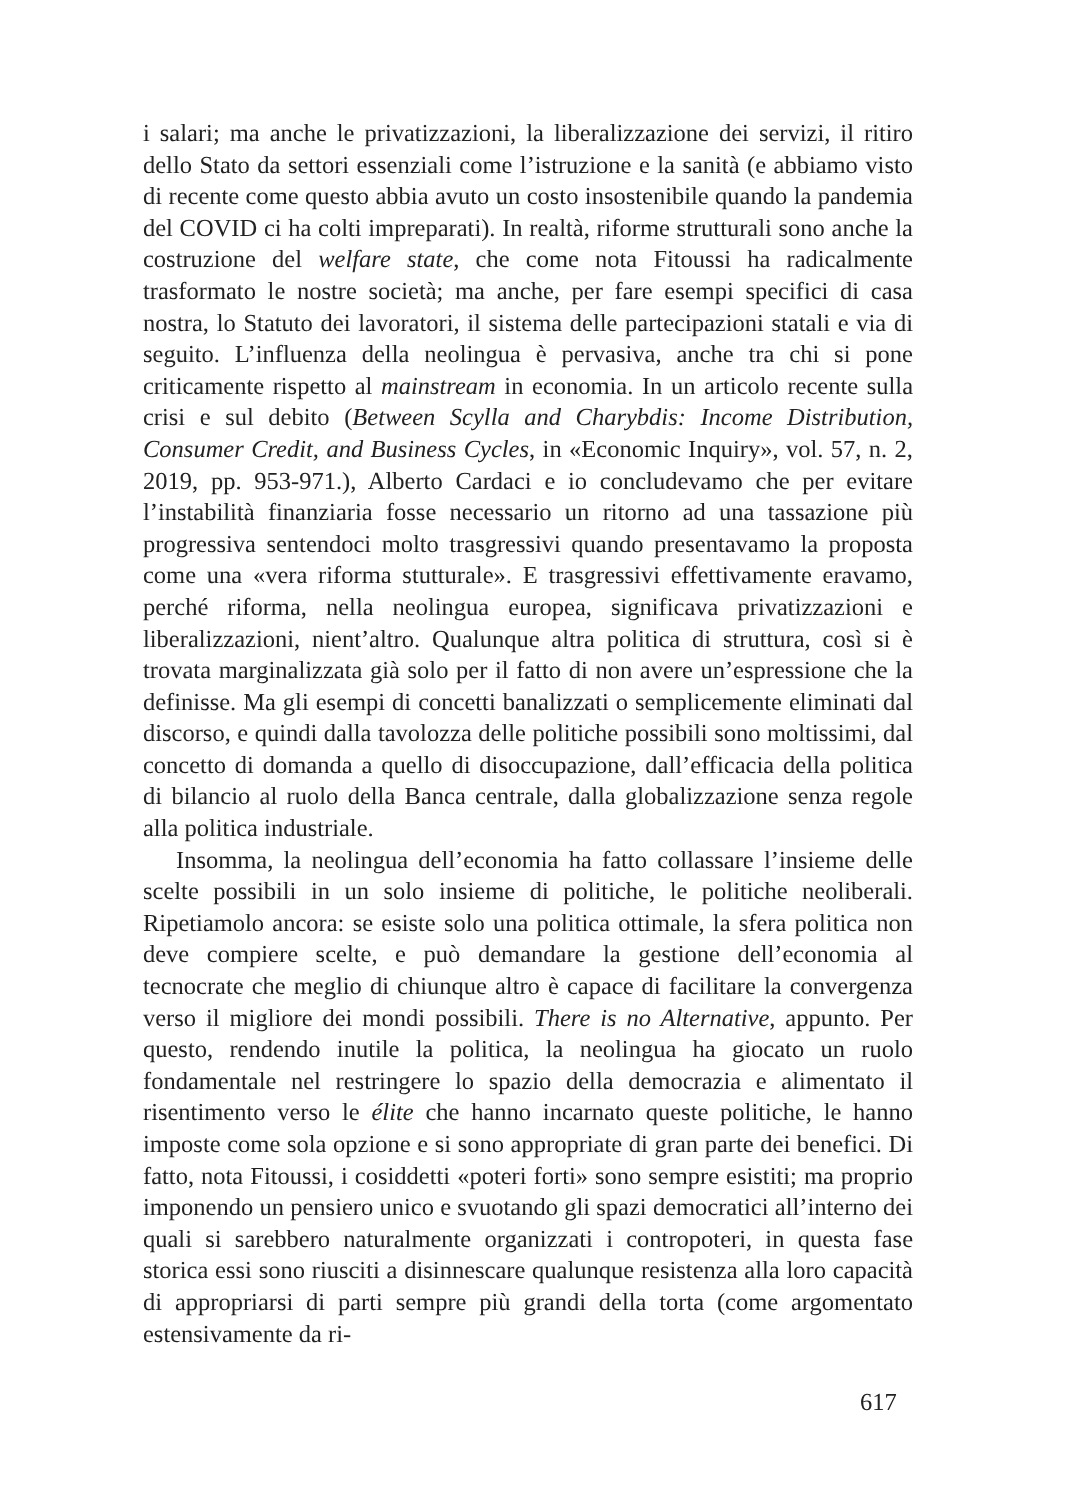i salari; ma anche le privatizzazioni, la liberalizzazione dei servizi, il ritiro dello Stato da settori essenziali come l’istruzione e la sanità (e abbiamo visto di recente come questo abbia avuto un costo insostenibile quando la pandemia del COVID ci ha colti impreparati). In realtà, riforme strutturali sono anche la costruzione del welfare state, che come nota Fitoussi ha radicalmente trasformato le nostre società; ma anche, per fare esempi specifici di casa nostra, lo Statuto dei lavoratori, il sistema delle partecipazioni statali e via di seguito. L’influenza della neolingua è pervasiva, anche tra chi si pone criticamente rispetto al mainstream in economia. In un articolo recente sulla crisi e sul debito (Between Scylla and Charybdis: Income Distribution, Consumer Credit, and Business Cycles, in «Economic Inquiry», vol. 57, n. 2, 2019, pp. 953-971.), Alberto Cardaci e io concludevamo che per evitare l’instabilità finanziaria fosse necessario un ritorno ad una tassazione più progressiva sentendoci molto trasgressivi quando presentavamo la proposta come una «vera riforma stutturale». E trasgressivi effettivamente eravamo, perché riforma, nella neolingua europea, significava privatizzazioni e liberalizzazioni, nient’altro. Qualunque altra politica di struttura, così si è trovata marginalizzata già solo per il fatto di non avere un’espressione che la definisse. Ma gli esempi di concetti banalizzati o semplicemente eliminati dal discorso, e quindi dalla tavolozza delle politiche possibili sono moltissimi, dal concetto di domanda a quello di disoccupazione, dall’efficacia della politica di bilancio al ruolo della Banca centrale, dalla globalizzazione senza regole alla politica industriale.
Insomma, la neolingua dell’economia ha fatto collassare l’insieme delle scelte possibili in un solo insieme di politiche, le politiche neoliberali. Ripetiamolo ancora: se esiste solo una politica ottimale, la sfera politica non deve compiere scelte, e può demandare la gestione dell’economia al tecnocrate che meglio di chiunque altro è capace di facilitare la convergenza verso il migliore dei mondi possibili. There is no Alternative, appunto. Per questo, rendendo inutile la politica, la neolingua ha giocato un ruolo fondamentale nel restringere lo spazio della democrazia e alimentato il risentimento verso le élite che hanno incarnato queste politiche, le hanno imposte come sola opzione e si sono appropriate di gran parte dei benefici. Di fatto, nota Fitoussi, i cosiddetti «poteri forti» sono sempre esistiti; ma proprio imponendo un pensiero unico e svuotando gli spazi democratici all’interno dei quali si sarebbero naturalmente organizzati i contropoteri, in questa fase storica essi sono riusciti a disinnescare qualunque resistenza alla loro capacità di appropriarsi di parti sempre più grandi della torta (come argomentato estensivamente da ri-
617